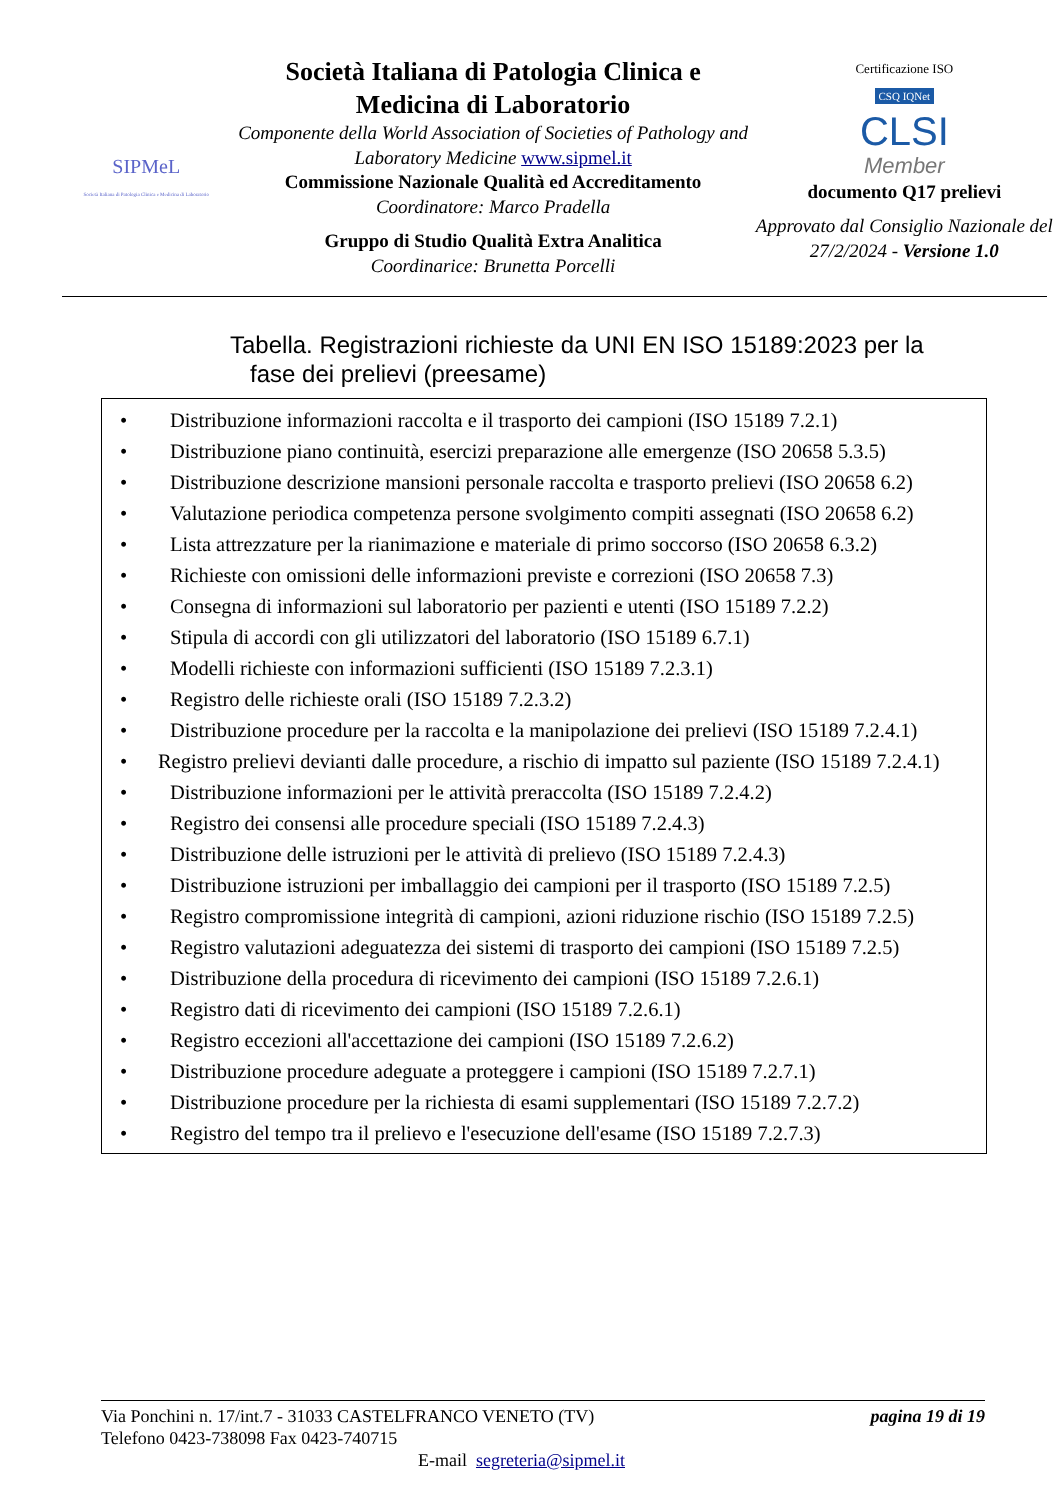SIPMeL
Società Italiana di Patologia Clinica e Medicina di Laboratorio
Società Italiana di Patologia Clinica e Medicina di Laboratorio
Componente della World Association of Societies of Pathology and Laboratory Medicine www.sipmel.it
Commissione Nazionale Qualità ed Accreditamento
Coordinatore: Marco Pradella
Gruppo di Studio Qualità Extra Analitica
Coordinarice: Brunetta Porcelli
Certificazione ISO
CSQ IQNet
CLSI
Member
documento Q17 prelievi
Approvato dal Consiglio Nazionale del 27/2/2024 - Versione 1.0
Tabella. Registrazioni richieste da UNI EN ISO 15189:2023 per la
fase dei prelievi (preesame)
• Distribuzione informazioni raccolta e il trasporto dei campioni (ISO 15189 7.2.1)
• Distribuzione piano continuità, esercizi preparazione alle emergenze (ISO 20658 5.3.5)
• Distribuzione descrizione mansioni personale raccolta e trasporto prelievi (ISO 20658 6.2)
• Valutazione periodica competenza persone svolgimento compiti assegnati (ISO 20658 6.2)
• Lista attrezzature per la rianimazione e materiale di primo soccorso (ISO 20658 6.3.2)
• Richieste con omissioni delle informazioni previste e correzioni (ISO 20658 7.3)
• Consegna di informazioni sul laboratorio per pazienti e utenti (ISO 15189 7.2.2)
• Stipula di accordi con gli utilizzatori del laboratorio (ISO 15189 6.7.1)
• Modelli richieste con informazioni sufficienti (ISO 15189 7.2.3.1)
• Registro delle richieste orali (ISO 15189 7.2.3.2)
• Distribuzione procedure per la raccolta e la manipolazione dei prelievi (ISO 15189 7.2.4.1)
• Registro prelievi devianti dalle procedure, a rischio di impatto sul paziente (ISO 15189 7.2.4.1)
• Distribuzione informazioni per le attività preraccolta (ISO 15189 7.2.4.2)
• Registro dei consensi alle procedure speciali (ISO 15189 7.2.4.3)
• Distribuzione delle istruzioni per le attività di prelievo (ISO 15189 7.2.4.3)
• Distribuzione istruzioni per imballaggio dei campioni per il trasporto (ISO 15189 7.2.5)
• Registro compromissione integrità di campioni, azioni riduzione rischio (ISO 15189 7.2.5)
• Registro valutazioni adeguatezza dei sistemi di trasporto dei campioni (ISO 15189 7.2.5)
• Distribuzione della procedura di ricevimento dei campioni (ISO 15189 7.2.6.1)
• Registro dati di ricevimento dei campioni (ISO 15189 7.2.6.1)
• Registro eccezioni all'accettazione dei campioni (ISO 15189 7.2.6.2)
• Distribuzione procedure adeguate a proteggere i campioni (ISO 15189 7.2.7.1)
• Distribuzione procedure per la richiesta di esami supplementari (ISO 15189 7.2.7.2)
• Registro del tempo tra il prelievo e l'esecuzione dell'esame (ISO 15189 7.2.7.3)
Via Ponchini n. 17/int.7 - 31033 CASTELFRANCO VENETO (TV) pagina 19 di 19
Telefono 0423-738098 Fax 0423-740715
E-mail segreteria@sipmel.it